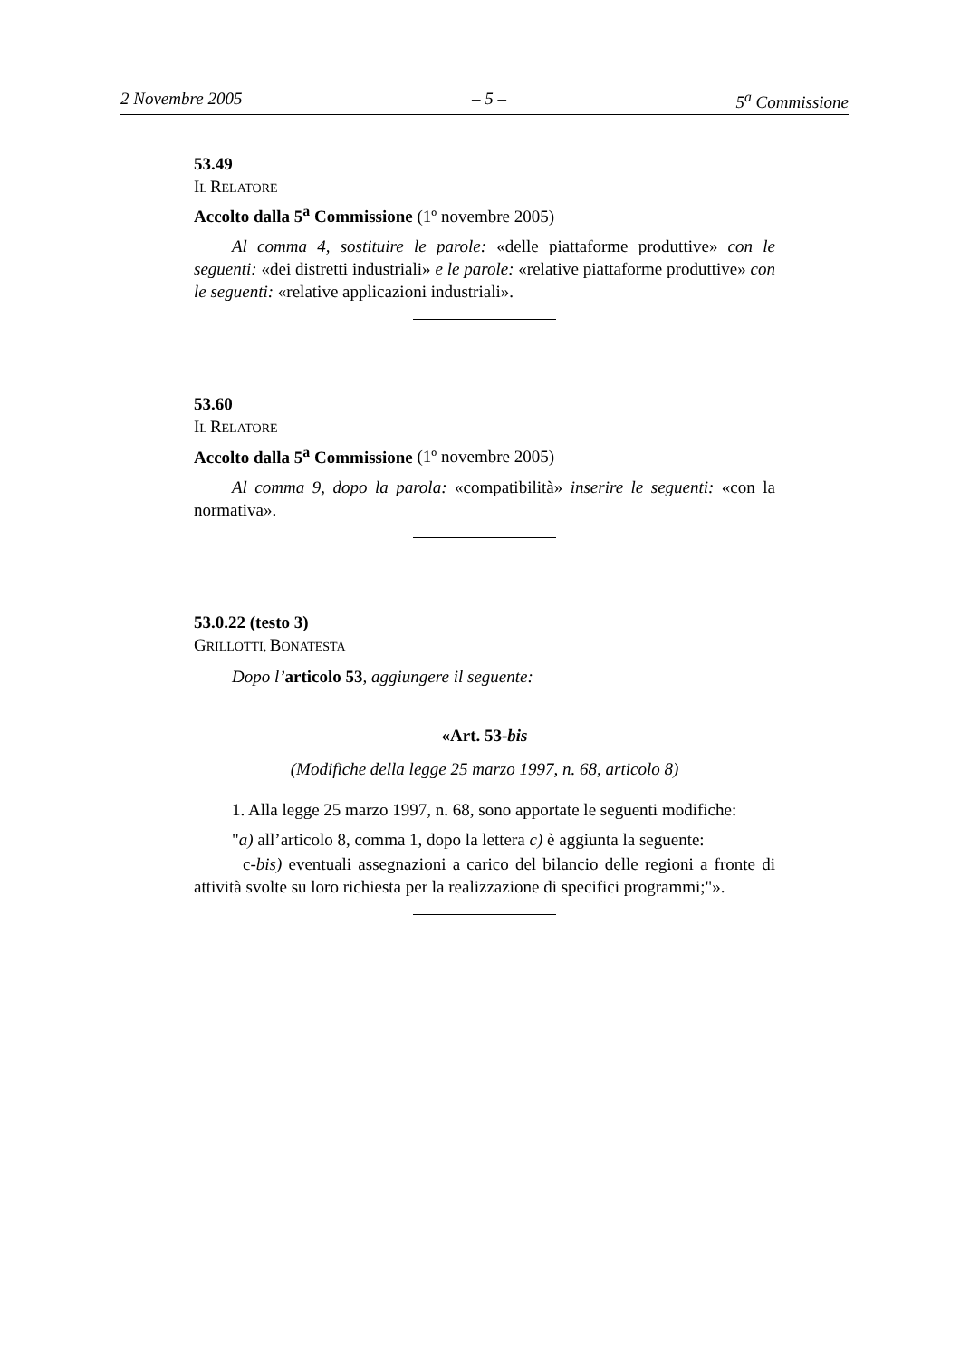2 Novembre 2005 – 5 – 5<sup>a</sup> Commissione
53.49
IL RELATORE
Accolto dalla 5<sup>a</sup> Commissione (1º novembre 2005)
Al comma 4, sostituire le parole: «delle piattaforme produttive» con le seguenti: «dei distretti industriali» e le parole: «relative piattaforme produttive» con le seguenti: «relative applicazioni industriali».
53.60
IL RELATORE
Accolto dalla 5<sup>a</sup> Commissione (1º novembre 2005)
Al comma 9, dopo la parola: «compatibilità» inserire le seguenti: «con la normativa».
53.0.22 (testo 3)
GRILLOTTI, BONATESTA
Dopo l’articolo 53, aggiungere il seguente:
«Art. 53-bis
(Modifiche della legge 25 marzo 1997, n. 68, articolo 8)
1. Alla legge 25 marzo 1997, n. 68, sono apportate le seguenti modifiche:
"a) all’articolo 8, comma 1, dopo la lettera c) è aggiunta la seguente:
c-bis) eventuali assegnazioni a carico del bilancio delle regioni a fronte di attività svolte su loro richiesta per la realizzazione di specifici programmi;"».